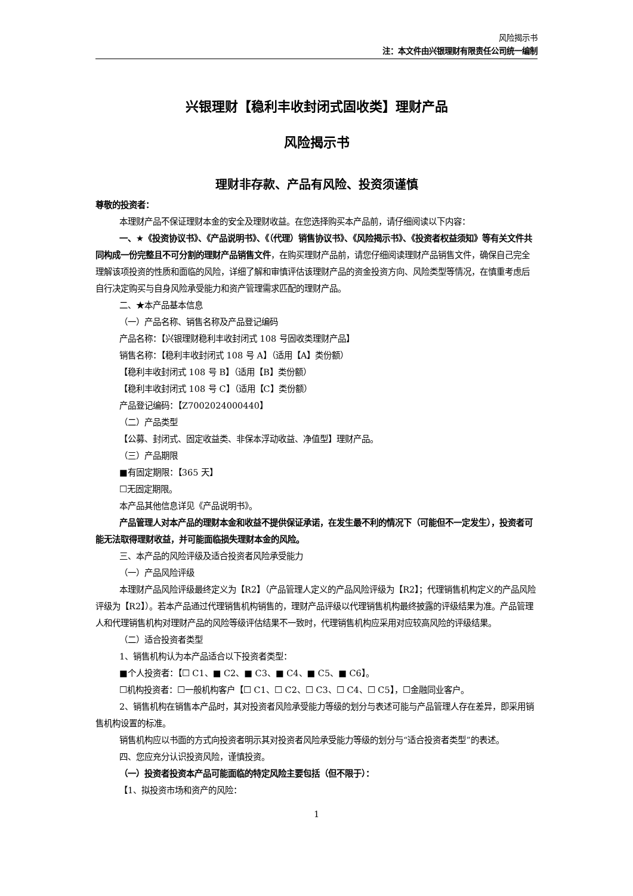风险揭示书
注：本文件由兴银理财有限责任公司统一编制
兴银理财【稳利丰收封闭式固收类】理财产品
风险揭示书
理财非存款、产品有风险、投资须谨慎
尊敬的投资者：
本理财产品不保证理财本金的安全及理财收益。在您选择购买本产品前，请仔细阅读以下内容：
一、★《投资协议书》、《产品说明书》、《（代理）销售协议书》、《风险揭示书》、《投资者权益须知》等有关文件共同构成一份完整且不可分割的理财产品销售文件，在购买理财产品前，请您仔细阅读理财产品销售文件，确保自己完全理解该项投资的性质和面临的风险，详细了解和审慎评估该理财产品的资金投资方向、风险类型等情况，在慎重考虑后自行决定购买与自身风险承受能力和资产管理需求匹配的理财产品。
二、★本产品基本信息
（一）产品名称、销售名称及产品登记编码
产品名称：【兴银理财稳利丰收封闭式 108 号固收类理财产品】
销售名称：【稳利丰收封闭式 108 号 A】（适用【A】类份额）
【稳利丰收封闭式 108 号 B】（适用【B】类份额）
【稳利丰收封闭式 108 号 C】（适用【C】类份额）
产品登记编码：【Z7002024000440】
（二）产品类型
【公募、封闭式、固定收益类、非保本浮动收益、净值型】理财产品。
（三）产品期限
■有固定期限：【365 天】
☐无固定期限。
本产品其他信息详见《产品说明书》。
产品管理人对本产品的理财本金和收益不提供保证承诺，在发生最不利的情况下（可能但不一定发生），投资者可能无法取得理财收益，并可能面临损失理财本金的风险。
三、本产品的风险评级及适合投资者风险承受能力
（一）产品风险评级
本理财产品风险评级最终定义为【R2】（产品管理人定义的产品风险评级为【R2】；代理销售机构定义的产品风险评级为【R2】）。若本产品通过代理销售机构销售的，理财产品评级以代理销售机构最终披露的评级结果为准。产品管理人和代理销售机构对理财产品的风险等级评估结果不一致时，代理销售机构应采用对应较高风险的评级结果。
（二）适合投资者类型
1、销售机构认为本产品适合以下投资者类型：
■个人投资者：【☐ C1、■ C2、■ C3、■ C4、■ C5、■ C6】。
☐机构投资者：☐一般机构客户【☐ C1、☐ C2、☐ C3、☐ C4、☐ C5】，☐金融同业客户。
2、销售机构在销售本产品时，其对投资者风险承受能力等级的划分与表述可能与产品管理人存在差异，即采用销售机构设置的标准。
销售机构应以书面的方式向投资者明示其对投资者风险承受能力等级的划分与“适合投资者类型”的表述。
四、您应充分认识投资风险，谨慎投资。
（一）投资者投资本产品可能面临的特定风险主要包括（但不限于）：
【1、拟投资市场和资产的风险：
1